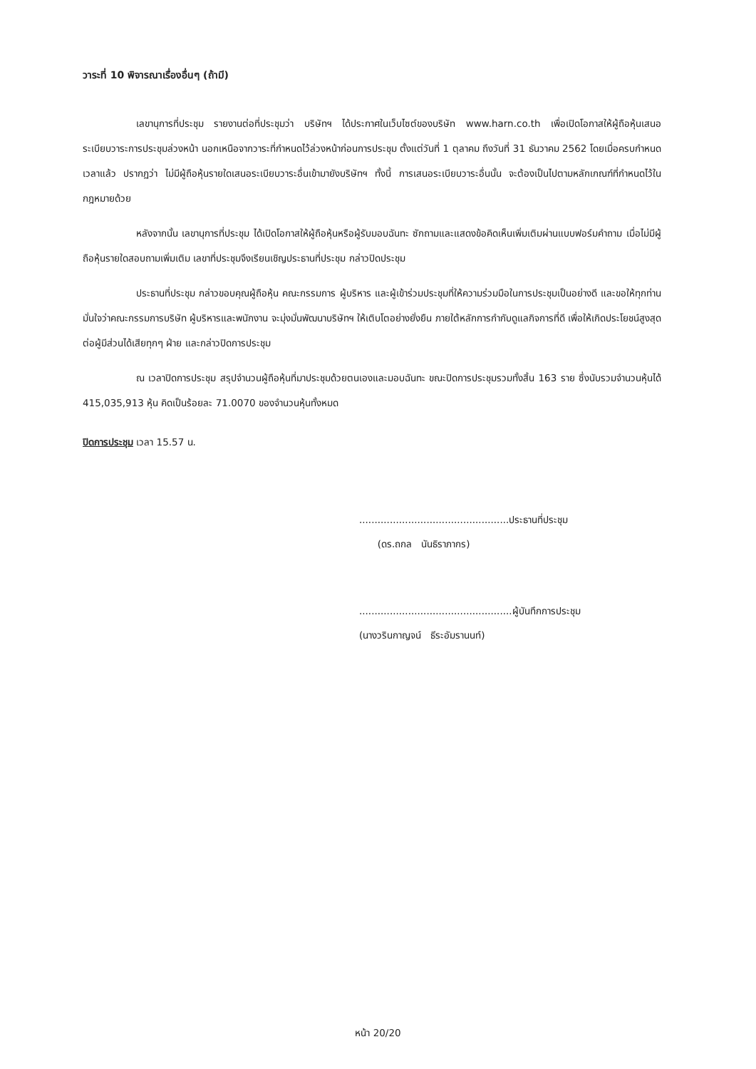วาระที่ 10 พิจารณาเรื่องอื่นๆ (ถ้ามี)
เลขานุการที่ประชุม รายงานต่อที่ประชุมว่า บริษัทฯ ได้ประกาศในเว็บไซต์ของบริษัท www.harn.co.th เพื่อเปิดโอกาสให้ผู้ถือหุ้นเสนอระเบียบวาระการประชุมล่วงหน้า นอกเหนือจากวาระที่กำหนดไว้ล่วงหน้าก่อนการประชุม ตั้งแต่วันที่ 1 ตุลาคม ถึงวันที่ 31 ธันวาคม 2562 โดยเมื่อครบกำหนดเวลาแล้ว ปรากฏว่า ไม่มีผู้ถือหุ้นรายใดเสนอระเบียบวาระอื่นเข้ามายังบริษัทฯ ทั้งนี้ การเสนอระเบียบวาระอื่นนั้น จะต้องเป็นไปตามหลักเกณฑ์ที่กำหนดไว้ในกฎหมายด้วย
หลังจากนั้น เลขานุการที่ประชุม ได้เปิดโอกาสให้ผู้ถือหุ้นหรือผู้รับมอบฉันทะ ซักถามและแสดงข้อคิดเห็นเพิ่มเติมผ่านแบบฟอร์มคำถาม เมื่อไม่มีผู้ถือหุ้นรายใดสอบถามเพิ่มเติม เลขาที่ประชุมจึงเรียนเชิญประธานที่ประชุม กล่าวปิดประชุม
ประธานที่ประชุม กล่าวขอบคุณผู้ถือหุ้น คณะกรรมการ ผู้บริหาร และผู้เข้าร่วมประชุมที่ให้ความร่วมมือในการประชุมเป็นอย่างดี และขอให้ทุกท่านมั่นใจว่าคณะกรรมการบริษัท ผู้บริหารและพนักงาน จะมุ่งมั่นพัฒนาบริษัทฯ ให้เติบโตอย่างยั่งยืน ภายใต้หลักการกำกับดูแลกิจการที่ดี เพื่อให้เกิดประโยชน์สูงสุดต่อผู้มีส่วนได้เสียทุกๆ ฝ่าย และกล่าวปิดการประชุม
ณ เวลาปิดการประชุม สรุปจำนวนผู้ถือหุ้นที่มาประชุมด้วยตนเองและมอบฉันทะ ขณะปิดการประชุมรวมทั้งสิ้น 163 ราย ซึ่งนับรวมจำนวนหุ้นได้ 415,035,913 หุ้น คิดเป็นร้อยละ 71.0070 ของจำนวนหุ้นทั้งหมด
ปิดการประชุม เวลา 15.57 น.
.................................................ประธานที่ประชุม
(ดร.ถกล นันธิราภากร)
..................................................ผู้บันทึกการประชุม
(นางวรินกาญจน์ ธีระอัมรานนท์)
หน้า 20/20